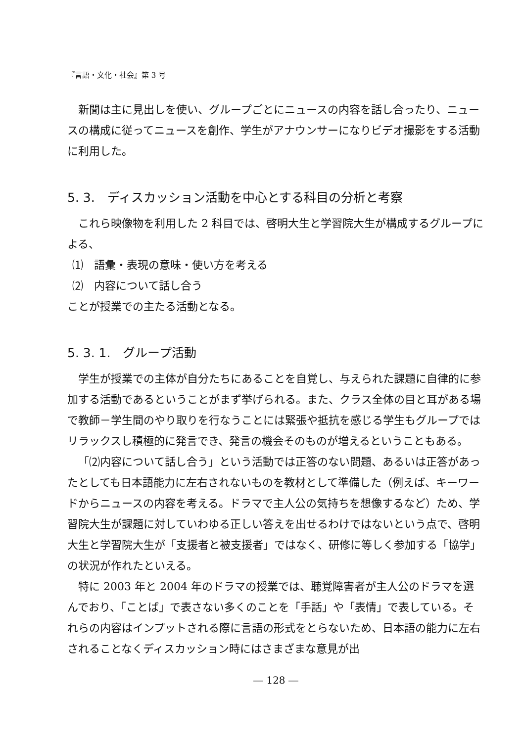『言語・文化・社会』第 3 号
新聞は主に見出しを使い、グループごとにニュースの内容を話し合ったり、ニュースの構成に従ってニュースを創作、学生がアナウンサーになりビデオ撮影をする活動に利用した。
5. 3.　ディスカッション活動を中心とする科目の分析と考察
これら映像物を利用した 2 科目では、啓明大生と学習院大生が構成するグループによる、
⑴　語彙・表現の意味・使い方を考える
⑵　内容について話し合う
ことが授業での主たる活動となる。
5. 3. 1.　グループ活動
学生が授業での主体が自分たちにあることを自覚し、与えられた課題に自律的に参加する活動であるということがまず挙げられる。また、クラス全体の目と耳がある場で教師－学生間のやり取りを行なうことには緊張や抵抗を感じる学生もグループではリラックスし積極的に発言でき、発言の機会そのものが増えるということもある。
「⑵内容について話し合う」という活動では正答のない問題、あるいは正答があったとしても日本語能力に左右されないものを教材として準備した（例えば、キーワードからニュースの内容を考える。ドラマで主人公の気持ちを想像するなど）ため、学習院大生が課題に対していわゆる正しい答えを出せるわけではないという点で、啓明大生と学習院大生が「支援者と被支援者」ではなく、研修に等しく参加する「協学」の状況が作れたといえる。
特に 2003 年と 2004 年のドラマの授業では、聴覚障害者が主人公のドラマを選んでおり、「ことば」で表さない多くのことを「手話」や「表情」で表している。それらの内容はインプットされる際に言語の形式をとらないため、日本語の能力に左右されることなくディスカッション時にはさまざまな意見が出
― 128 ―